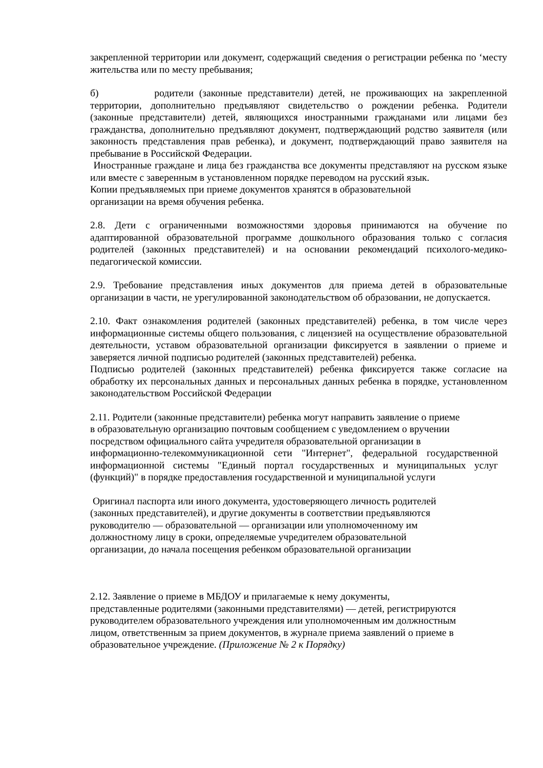закрепленной территории или документ, содержащий сведения о регистрации ребенка по ‘месту жительства или по месту пребывания;
б) родители (законные представители) детей, не проживающих на закрепленной территории, дополнительно предъявляют свидетельство о рождении ребенка. Родители (законные представители) детей, являющихся иностранными гражданами или лицами без гражданства, дополнительно предъявляют документ, подтверждающий родство заявителя (или законность представления прав ребенка), и документ, подтверждающий право заявителя на пребывание в Российской Федерации.
Иностранные граждане и лица без гражданства все документы представляют на русском языке или вместе с заверенным в установленном порядке переводом на русский язык.
Копии предъявляемых при приеме документов хранятся в образовательной
организации на время обучения ребенка.
2.8. Дети с ограниченными возможностями здоровья принимаются на обучение по адаптированной образовательной программе дошкольного образования только с согласия родителей (законных представителей) и на основании рекомендаций психолого-медико-педагогической комиссии.
2.9. Требование представления иных документов для приема детей в образовательные организации в части, не урегулированной законодательством об образовании, не допускается.
2.10. Факт ознакомления родителей (законных представителей) ребенка, в том числе через информационные системы общего пользования, с лицензией на осуществление образовательной деятельности, уставом образовательной организации фиксируется в заявлении о приеме и заверяется личной подписью родителей (законных представителей) ребенка.
Подписью родителей (законных представителей) ребенка фиксируется также согласие на обработку их персональных данных и персональных данных ребенка в порядке, установленном законодательством Российской Федерации
2.11. Родители (законные представители) ребенка могут направить заявление о приеме
в образовательную организацию почтовым сообщением с уведомлением о вручении
посредством официального сайта учредителя образовательной организации в
информационно-телекоммуникационной сети "Интернет", федеральной государственной информационной системы "Единый портал государственных и муниципальных услуг (функций)" в порядке предоставления государственной и муниципальной услуги
Оригинал паспорта или иного документа, удостоверяющего личность родителей
(законных представителей), и другие документы в соответствии предъявляются
руководителю — образовательной — организации или уполномоченному им
должностному лицу в сроки, определяемые учредителем образовательной
организации, до начала посещения ребенком образовательной организации
2.12. Заявление о приеме в МБДОУ и прилагаемые к нему документы,
представленные родителями (законными представителями) — детей, регистрируются
руководителем образовательного учреждения или уполномоченным им должностным
лицом, ответственным за прием документов, в журнале приема заявлений о приеме в
образовательное учреждение. (Приложение № 2 к Порядку)